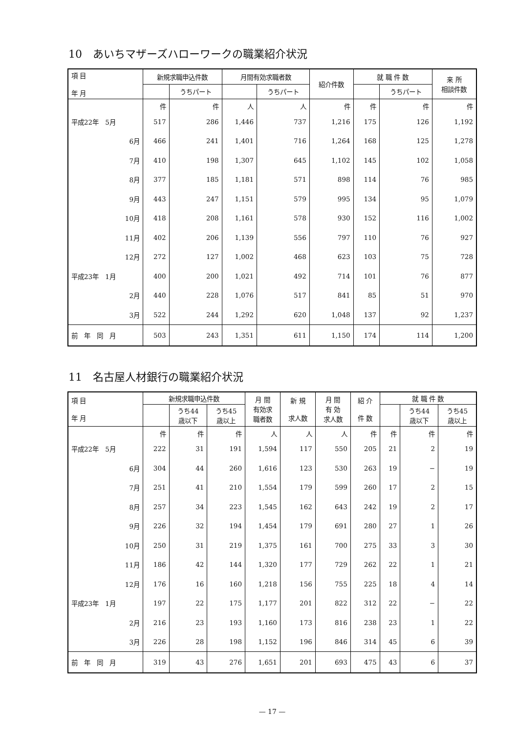10　あいちマザーズハローワークの職業紹介状況
| 項 目 年 月 | 新規求職申込件数 | | 月間有効求職者数 | | 紹介件数 | 就 職 件 数 | | 来 所 相談件数 |
| --- | --- | --- | --- | --- | --- | --- | --- | --- |
| | | うちパート | | うちパート | | | うちパート | |
| | 件 | 件 | 人 | 人 | 件 | 件 | 件 | 件 |
| 平成22年 5月 | 517 | 286 | 1,446 | 737 | 1,216 | 175 | 126 | 1,192 |
| 6月 | 466 | 241 | 1,401 | 716 | 1,264 | 168 | 125 | 1,278 |
| 7月 | 410 | 198 | 1,307 | 645 | 1,102 | 145 | 102 | 1,058 |
| 8月 | 377 | 185 | 1,181 | 571 | 898 | 114 | 76 | 985 |
| 9月 | 443 | 247 | 1,151 | 579 | 995 | 134 | 95 | 1,079 |
| 10月 | 418 | 208 | 1,161 | 578 | 930 | 152 | 116 | 1,002 |
| 11月 | 402 | 206 | 1,139 | 556 | 797 | 110 | 76 | 927 |
| 12月 | 272 | 127 | 1,002 | 468 | 623 | 103 | 75 | 728 |
| 平成23年 1月 | 400 | 200 | 1,021 | 492 | 714 | 101 | 76 | 877 |
| 2月 | 440 | 228 | 1,076 | 517 | 841 | 85 | 51 | 970 |
| 3月 | 522 | 244 | 1,292 | 620 | 1,048 | 137 | 92 | 1,237 |
| 前 年 同 月 | 503 | 243 | 1,351 | 611 | 1,150 | 174 | 114 | 1,200 |
11　名古屋人材銀行の職業紹介状況
| 項 目 年 月 | 新規求職申込件数 | | | 月 間 有効求 職者数 | 新 規 求人数 | 月 間 有 効 求人数 | 紹 介 件 数 | 就 職 件 数 | | |
| --- | --- | --- | --- | --- | --- | --- | --- | --- | --- | --- |
| | | うち44 歳以下 | うち45 歳以上 | | | | | | うち44 歳以下 | うち45 歳以上 |
| | 件 | 件 | 件 | 人 | 人 | 人 | 件 | 件 | 件 | 件 |
| 平成22年 5月 | 222 | 31 | 191 | 1,594 | 117 | 550 | 205 | 21 | 2 | 19 |
| 6月 | 304 | 44 | 260 | 1,616 | 123 | 530 | 263 | 19 | − | 19 |
| 7月 | 251 | 41 | 210 | 1,554 | 179 | 599 | 260 | 17 | 2 | 15 |
| 8月 | 257 | 34 | 223 | 1,545 | 162 | 643 | 242 | 19 | 2 | 17 |
| 9月 | 226 | 32 | 194 | 1,454 | 179 | 691 | 280 | 27 | 1 | 26 |
| 10月 | 250 | 31 | 219 | 1,375 | 161 | 700 | 275 | 33 | 3 | 30 |
| 11月 | 186 | 42 | 144 | 1,320 | 177 | 729 | 262 | 22 | 1 | 21 |
| 12月 | 176 | 16 | 160 | 1,218 | 156 | 755 | 225 | 18 | 4 | 14 |
| 平成23年 1月 | 197 | 22 | 175 | 1,177 | 201 | 822 | 312 | 22 | − | 22 |
| 2月 | 216 | 23 | 193 | 1,160 | 173 | 816 | 238 | 23 | 1 | 22 |
| 3月 | 226 | 28 | 198 | 1,152 | 196 | 846 | 314 | 45 | 6 | 39 |
| 前 年 同 月 | 319 | 43 | 276 | 1,651 | 201 | 693 | 475 | 43 | 6 | 37 |
— 17 —